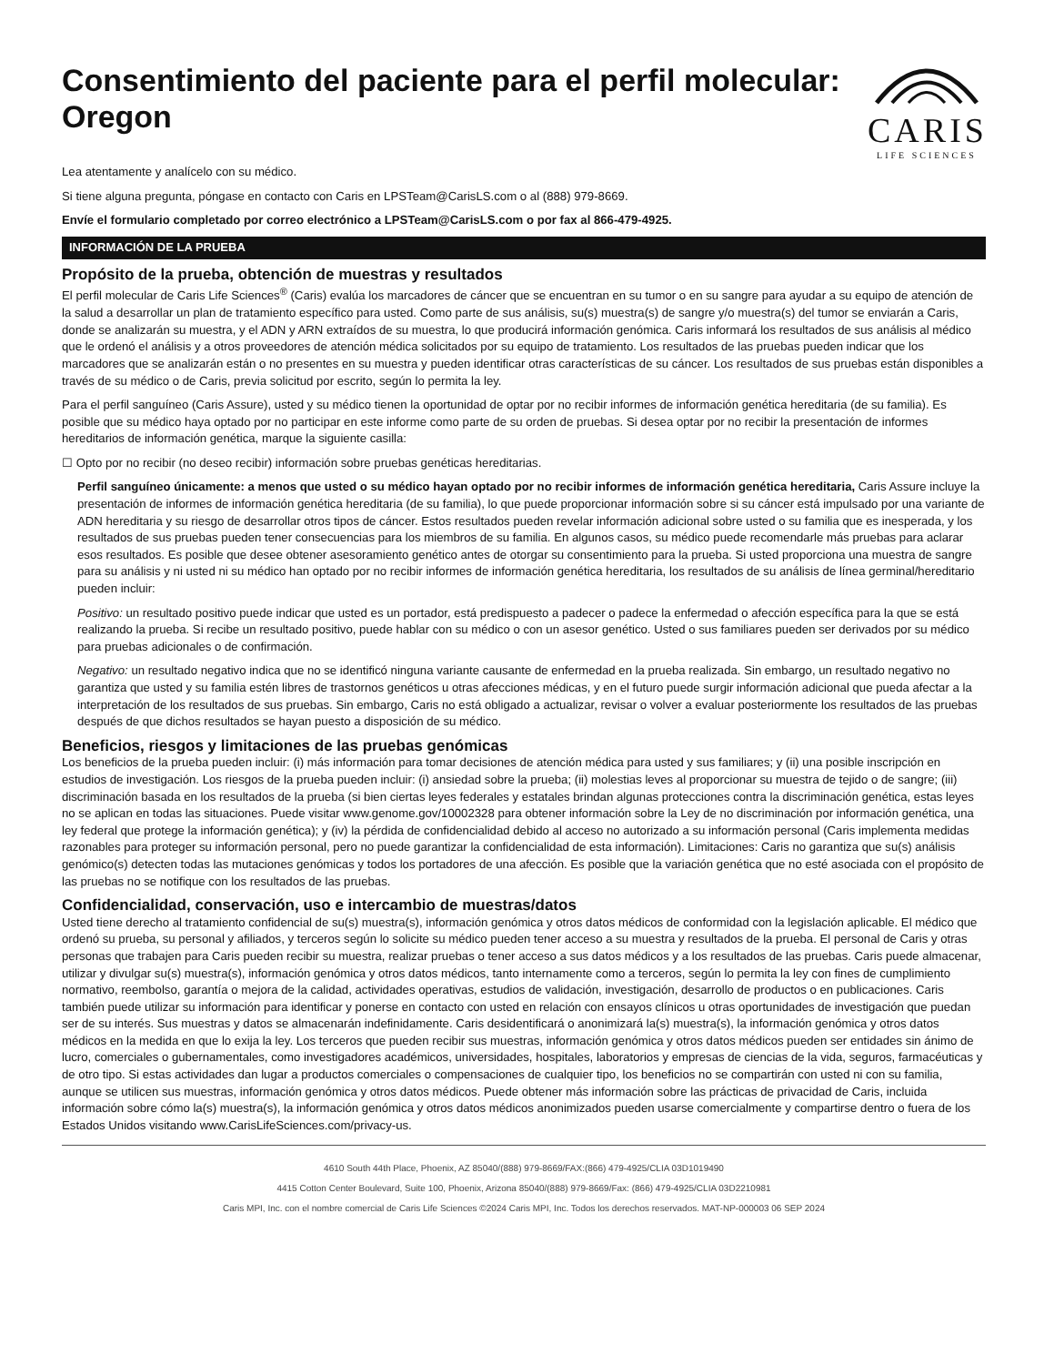Consentimiento del paciente para el perfil molecular:
Oregon
CARIS
LIFE SCIENCES
Lea atentamente y analícelo con su médico.
Si tiene alguna pregunta, póngase en contacto con Caris en LPSTeam@CarisLS.com o al (888) 979-8669.
Envíe el formulario completado por correo electrónico a LPSTeam@CarisLS.com o por fax al 866-479-4925.
INFORMACIÓN DE LA PRUEBA
Propósito de la prueba, obtención de muestras y resultados
El perfil molecular de Caris Life Sciences<sup>®</sup> (Caris) evalúa los marcadores de cáncer que se encuentran en su tumor o en su sangre para ayudar a su equipo de atención de la salud a desarrollar un plan de tratamiento específico para usted. Como parte de sus análisis, su(s) muestra(s) de sangre y/o muestra(s) del tumor se enviarán a Caris, donde se analizarán su muestra, y el ADN y ARN extraídos de su muestra, lo que producirá información genómica. Caris informará los resultados de sus análisis al médico que le ordenó el análisis y a otros proveedores de atención médica solicitados por su equipo de tratamiento. Los resultados de las pruebas pueden indicar que los marcadores que se analizarán están o no presentes en su muestra y pueden identificar otras características de su cáncer. Los resultados de sus pruebas están disponibles a través de su médico o de Caris, previa solicitud por escrito, según lo permita la ley.
Para el perfil sanguíneo (Caris Assure), usted y su médico tienen la oportunidad de optar por no recibir informes de información genética hereditaria (de su familia). Es posible que su médico haya optado por no participar en este informe como parte de su orden de pruebas. Si desea optar por no recibir la presentación de informes hereditarios de información genética, marque la siguiente casilla:
☐ Opto por no recibir (no deseo recibir) información sobre pruebas genéticas hereditarias.
Perfil sanguíneo únicamente: a menos que usted o su médico hayan optado por no recibir informes de información genética hereditaria, Caris Assure incluye la presentación de informes de información genética hereditaria (de su familia), lo que puede proporcionar información sobre si su cáncer está impulsado por una variante de ADN hereditaria y su riesgo de desarrollar otros tipos de cáncer. Estos resultados pueden revelar información adicional sobre usted o su familia que es inesperada, y los resultados de sus pruebas pueden tener consecuencias para los miembros de su familia. En algunos casos, su médico puede recomendarle más pruebas para aclarar esos resultados. Es posible que desee obtener asesoramiento genético antes de otorgar su consentimiento para la prueba. Si usted proporciona una muestra de sangre para su análisis y ni usted ni su médico han optado por no recibir informes de información genética hereditaria, los resultados de su análisis de línea germinal/hereditario pueden incluir:
Positivo: un resultado positivo puede indicar que usted es un portador, está predispuesto a padecer o padece la enfermedad o afección específica para la que se está realizando la prueba. Si recibe un resultado positivo, puede hablar con su médico o con un asesor genético. Usted o sus familiares pueden ser derivados por su médico para pruebas adicionales o de confirmación.
Negativo: un resultado negativo indica que no se identificó ninguna variante causante de enfermedad en la prueba realizada. Sin embargo, un resultado negativo no garantiza que usted y su familia estén libres de trastornos genéticos u otras afecciones médicas, y en el futuro puede surgir información adicional que pueda afectar a la interpretación de los resultados de sus pruebas. Sin embargo, Caris no está obligado a actualizar, revisar o volver a evaluar posteriormente los resultados de las pruebas después de que dichos resultados se hayan puesto a disposición de su médico.
Beneficios, riesgos y limitaciones de las pruebas genómicas
Los beneficios de la prueba pueden incluir: (i) más información para tomar decisiones de atención médica para usted y sus familiares; y (ii) una posible inscripción en estudios de investigación. Los riesgos de la prueba pueden incluir: (i) ansiedad sobre la prueba; (ii) molestias leves al proporcionar su muestra de tejido o de sangre; (iii) discriminación basada en los resultados de la prueba (si bien ciertas leyes federales y estatales brindan algunas protecciones contra la discriminación genética, estas leyes no se aplican en todas las situaciones. Puede visitar www.genome.gov/10002328 para obtener información sobre la Ley de no discriminación por información genética, una ley federal que protege la información genética); y (iv) la pérdida de confidencialidad debido al acceso no autorizado a su información personal (Caris implementa medidas razonables para proteger su información personal, pero no puede garantizar la confidencialidad de esta información). Limitaciones: Caris no garantiza que su(s) análisis genómico(s) detecten todas las mutaciones genómicas y todos los portadores de una afección. Es posible que la variación genética que no esté asociada con el propósito de las pruebas no se notifique con los resultados de las pruebas.
Confidencialidad, conservación, uso e intercambio de muestras/datos
Usted tiene derecho al tratamiento confidencial de su(s) muestra(s), información genómica y otros datos médicos de conformidad con la legislación aplicable. El médico que ordenó su prueba, su personal y afiliados, y terceros según lo solicite su médico pueden tener acceso a su muestra y resultados de la prueba. El personal de Caris y otras personas que trabajen para Caris pueden recibir su muestra, realizar pruebas o tener acceso a sus datos médicos y a los resultados de las pruebas. Caris puede almacenar, utilizar y divulgar su(s) muestra(s), información genómica y otros datos médicos, tanto internamente como a terceros, según lo permita la ley con fines de cumplimiento normativo, reembolso, garantía o mejora de la calidad, actividades operativas, estudios de validación, investigación, desarrollo de productos o en publicaciones. Caris también puede utilizar su información para identificar y ponerse en contacto con usted en relación con ensayos clínicos u otras oportunidades de investigación que puedan ser de su interés. Sus muestras y datos se almacenarán indefinidamente. Caris desidentificará o anonimizará la(s) muestra(s), la información genómica y otros datos médicos en la medida en que lo exija la ley. Los terceros que pueden recibir sus muestras, información genómica y otros datos médicos pueden ser entidades sin ánimo de lucro, comerciales o gubernamentales, como investigadores académicos, universidades, hospitales, laboratorios y empresas de ciencias de la vida, seguros, farmacéuticas y de otro tipo. Si estas actividades dan lugar a productos comerciales o compensaciones de cualquier tipo, los beneficios no se compartirán con usted ni con su familia, aunque se utilicen sus muestras, información genómica y otros datos médicos. Puede obtener más información sobre las prácticas de privacidad de Caris, incluida información sobre cómo la(s) muestra(s), la información genómica y otros datos médicos anonimizados pueden usarse comercialmente y compartirse dentro o fuera de los Estados Unidos visitando www.CarisLifeSciences.com/privacy-us.
4610 South 44th Place, Phoenix, AZ 85040/(888) 979-8669/FAX:(866) 479-4925/CLIA 03D1019490
4415 Cotton Center Boulevard, Suite 100, Phoenix, Arizona 85040/(888) 979-8669/Fax: (866) 479-4925/CLIA 03D2210981
Caris MPI, Inc. con el nombre comercial de Caris Life Sciences ©2024 Caris MPI, Inc. Todos los derechos reservados. MAT-NP-000003 06 SEP 2024